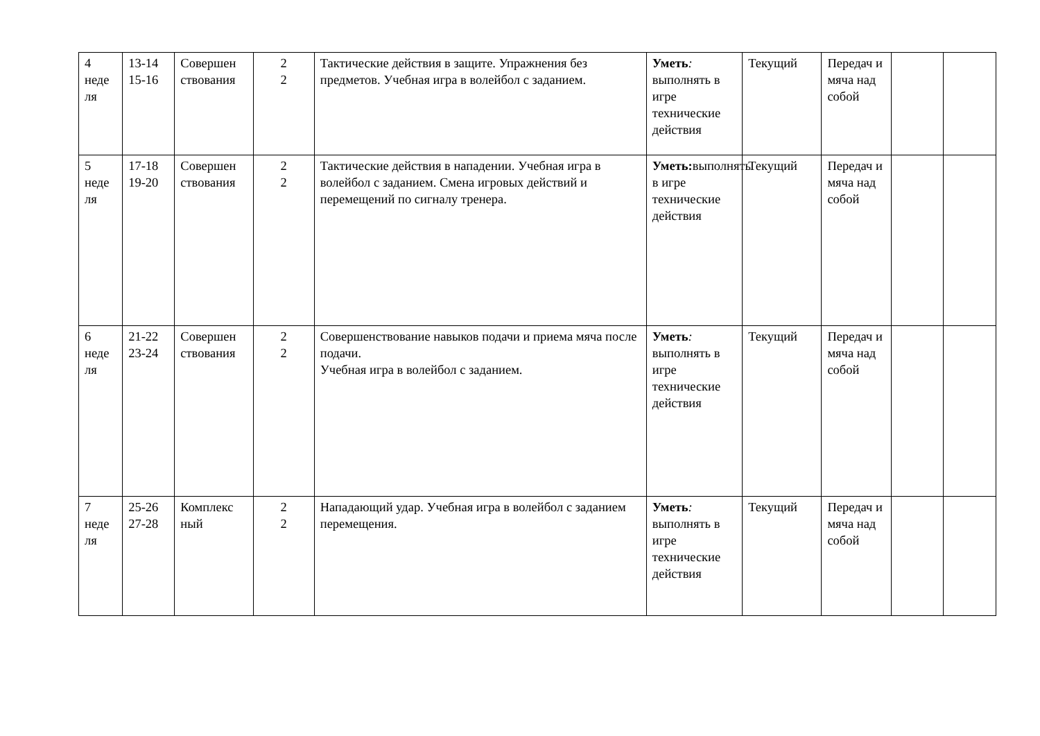| 4 неде ля | 13-14 15-16 | Совершен ствования | 2 2 | Тактические действия в защите. Упражнения без предметов. Учебная игра в волейбол с заданием. | Уметь : выполнять в игре технические действия | Текущий | Передач и мяча над собой | | |
| 5 неде ля | 17-18 19-20 | Совершен ствования | 2 2 | Тактические действия в нападении. Учебная игра в волейбол с заданием. Смена игровых действий и перемещений по сигналу тренера. | Уметь: выполнять в игре технические действия | Текущий | Передач и мяча над собой | | |
| 6 неде ля | 21-22 23-24 | Совершен ствования | 2 2 | Совершенствование навыков подачи и приема мяча после подачи. Учебная игра в волейбол с заданием. | Уметь : выполнять в игре технические действия | Текущий | Передач и мяча над собой | | |
| 7 неде ля | 25-26 27-28 | Комплекс ный | 2 2 | Нападающий удар. Учебная игра в волейбол с заданием перемещения. | Уметь : выполнять в игре технические действия | Текущий | Передач и мяча над собой | | |